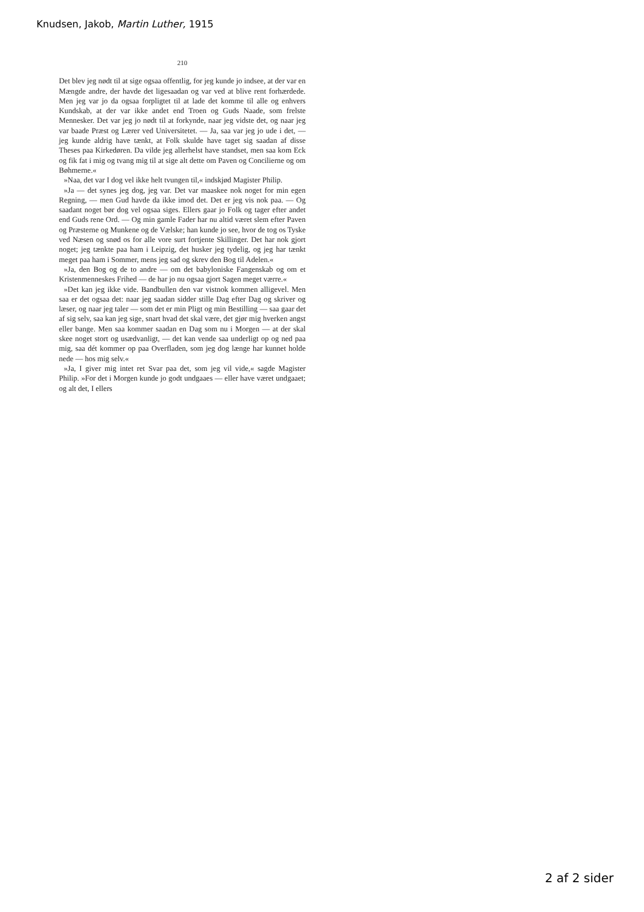Knudsen, Jakob, Martin Luther, 1915
210
Det blev jeg nødt til at sige ogsaa offentlig, for jeg kunde jo indsee, at der var en Mængde andre, der havde det ligesaadan og var ved at blive rent forhærdede. Men jeg var jo da ogsaa forpligtet til at lade det komme til alle og enhvers Kundskab, at der var ikke andet end Troen og Guds Naade, som frelste Mennesker. Det var jeg jo nødt til at forkynde, naar jeg vidste det, og naar jeg var baade Præst og Lærer ved Universitetet. — Ja, saa var jeg jo ude i det, — jeg kunde aldrig have tænkt, at Folk skulde have taget sig saadan af disse Theses paa Kirkedøren. Da vilde jeg allerhelst have standset, men saa kom Eck og fik fat i mig og tvang mig til at sige alt dette om Paven og Concilierne og om Bøhmerne.«
»Naa, det var I dog vel ikke helt tvungen til,« indskjød Magister Philip.
»Ja — det synes jeg dog, jeg var. Det var maaskee nok noget for min egen Regning, — men Gud havde da ikke imod det. Det er jeg vis nok paa. — Og saadant noget bør dog vel ogsaa siges. Ellers gaar jo Folk og tager efter andet end Guds rene Ord. — Og min gamle Fader har nu altid været slem efter Paven og Præsterne og Munkene og de Vælske; han kunde jo see, hvor de tog os Tyske ved Næsen og snød os for alle vore surt fortjente Skillinger. Det har nok gjort noget; jeg tænkte paa ham i Leipzig, det husker jeg tydelig, og jeg har tænkt meget paa ham i Sommer, mens jeg sad og skrev den Bog til Adelen.«
»Ja, den Bog og de to andre — om det babyloniske Fangenskab og om et Kristenmenneskes Frihed — de har jo nu ogsaa gjort Sagen meget værre.«
»Det kan jeg ikke vide. Bandbullen den var vistnok kommen alligevel. Men saa er det ogsaa det: naar jeg saadan sidder stille Dag efter Dag og skriver og læser, og naar jeg taler — som det er min Pligt og min Bestilling — saa gaar det af sig selv, saa kan jeg sige, snart hvad det skal være, det gjør mig hverken angst eller bange. Men saa kommer saadan en Dag som nu i Morgen — at der skal skee noget stort og usædvanligt, — det kan vende saa underligt op og ned paa mig, saa dét kommer op paa Overfladen, som jeg dog længe har kunnet holde nede — hos mig selv.«
»Ja, I giver mig intet ret Svar paa det, som jeg vil vide,« sagde Magister Philip. »For det i Morgen kunde jo godt undgaaes — eller have været undgaaet; og alt det, I ellers
2 af 2 sider